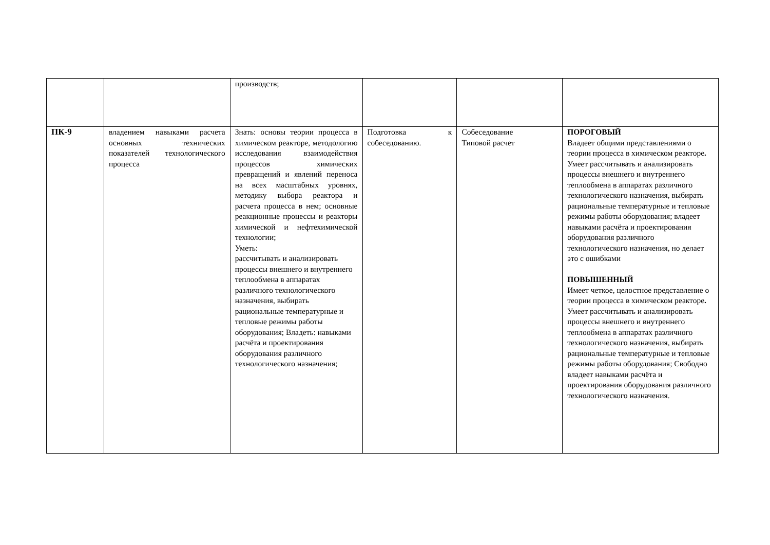| | | производств; | | | |
| ПК-9 | владением навыками расчета основных технических показателей технологического процесса | Знать: основы теории процесса в химическом реакторе, методологию исследования взаимодействия процессов химических превращений и явлений переноса на всех масштабных уровнях, методику выбора реактора и расчета процесса в нем; основные реакционные процессы и реакторы химической и нефтехимической технологии; Уметь: рассчитывать и анализировать процессы внешнего и внутреннего теплообмена в аппаратах различного технологического назначения, выбирать рациональные температурные и тепловые режимы работы оборудования; Владеть: навыками расчёта и проектирования оборудования различного технологического назначения; | Подготовка к собеседованию. | Собеседование Типовой расчет | ПОРОГОВЫЙ Владеет общими представлениями о теории процесса в химическом реакторе . Умеет рассчитывать и анализировать процессы внешнего и внутреннего теплообмена в аппаратах различного технологического назначения, выбирать рациональные температурные и тепловые режимы работы оборудования; владеет навыками расчёта и проектирования оборудования различного технологического назначения, но делает это с ошибками ПОВЫШЕННЫЙ Имеет четкое, целостное представление о теории процесса в химическом реакторе . Умеет рассчитывать и анализировать процессы внешнего и внутреннего теплообмена в аппаратах различного технологического назначения, выбирать рациональные температурные и тепловые режимы работы оборудования; Свободно владеет навыками расчёта и проектирования оборудования различного технологического назначения. |